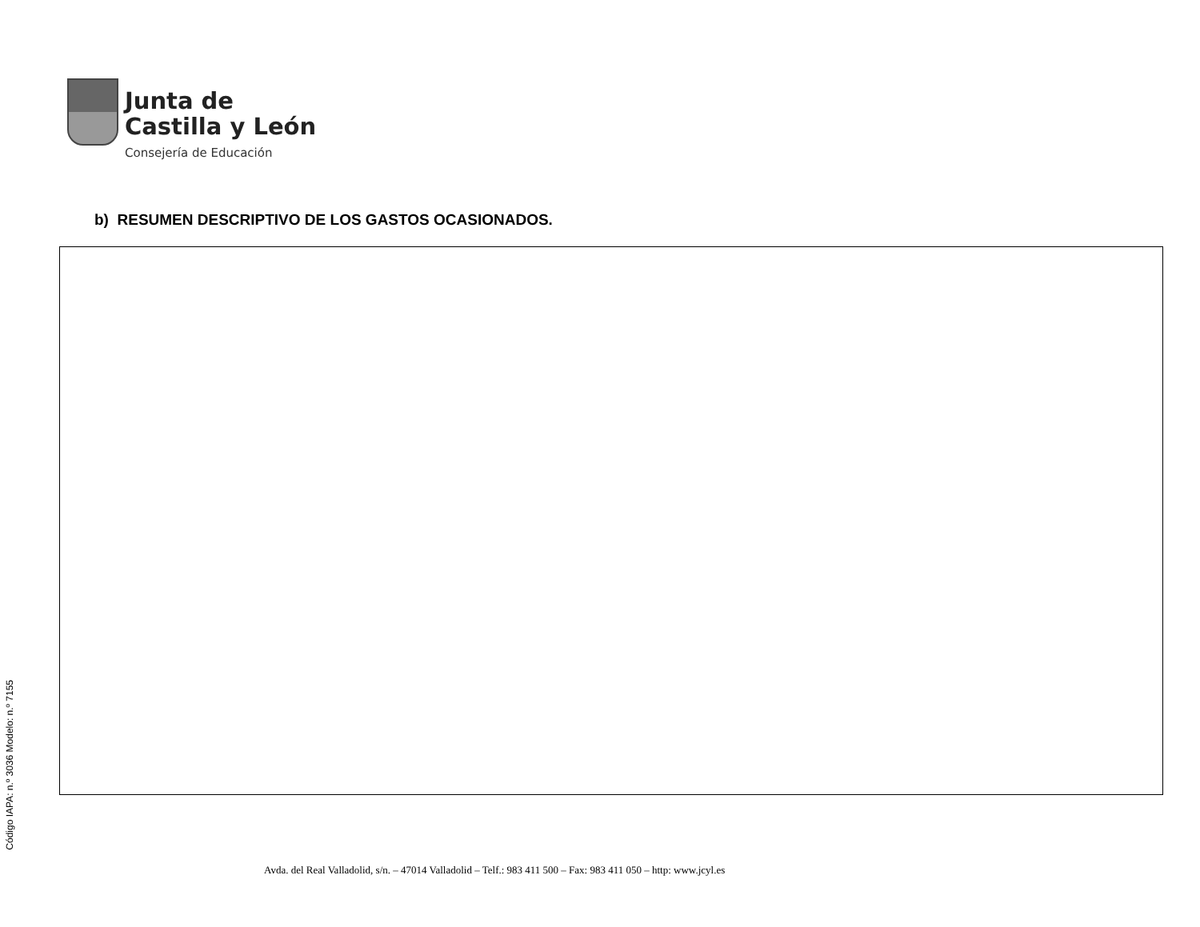Junta de
Castilla y León
Consejería de Educación
Código IAPA: n.º 3036 Modelo: n.º 7155
b) RESUMEN DESCRIPTIVO DE LOS GASTOS OCASIONADOS.
Avda. del Real Valladolid, s/n. – 47014 Valladolid – Telf.: 983 411 500 – Fax: 983 411 050 – http: www.jcyl.es